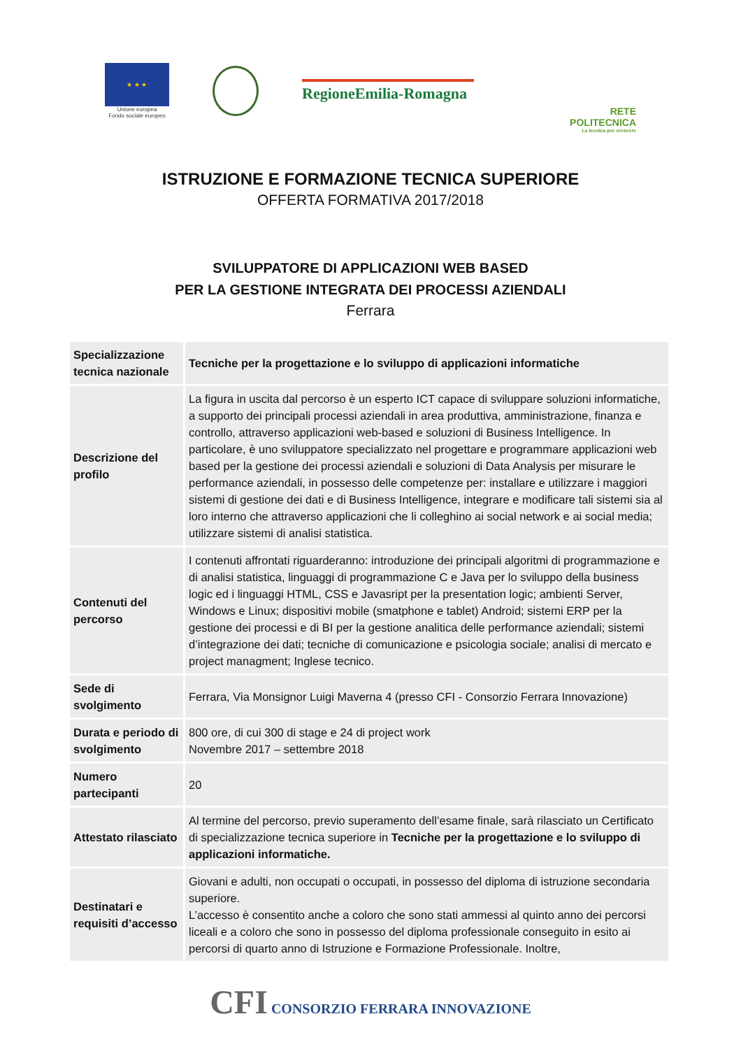★ ★ ★
Unione europea
Fondo sociale europeo
RegioneEmilia-Romagna
RETE
POLITECNICA
La tecnica per crescere
ISTRUZIONE E FORMAZIONE TECNICA SUPERIORE
OFFERTA FORMATIVA 2017/2018
SVILUPPATORE DI APPLICAZIONI WEB BASED
PER LA GESTIONE INTEGRATA DEI PROCESSI AZIENDALI
Ferrara
| Specializzazione tecnica nazionale | Tecniche per la progettazione e lo sviluppo di applicazioni informatiche |
| Descrizione del profilo | La figura in uscita dal percorso è un esperto ICT capace di sviluppare soluzioni informatiche, a supporto dei principali processi aziendali in area produttiva, amministrazione, finanza e controllo, attraverso applicazioni web-based e soluzioni di Business Intelligence. In particolare, è uno sviluppatore specializzato nel progettare e programmare applicazioni web based per la gestione dei processi aziendali e soluzioni di Data Analysis per misurare le performance aziendali, in possesso delle competenze per: installare e utilizzare i maggiori sistemi di gestione dei dati e di Business Intelligence, integrare e modificare tali sistemi sia al loro interno che attraverso applicazioni che li colleghino ai social network e ai social media; utilizzare sistemi di analisi statistica. |
| Contenuti del percorso | I contenuti affrontati riguarderanno: introduzione dei principali algoritmi di programmazione e di analisi statistica, linguaggi di programmazione C e Java per lo sviluppo della business logic ed i linguaggi HTML, CSS e Javasript per la presentation logic; ambienti Server, Windows e Linux; dispositivi mobile (smatphone e tablet) Android; sistemi ERP per la gestione dei processi e di BI per la gestione analitica delle performance aziendali; sistemi d’integrazione dei dati; tecniche di comunicazione e psicologia sociale; analisi di mercato e project managment; Inglese tecnico. |
| Sede di svolgimento | Ferrara, Via Monsignor Luigi Maverna 4 (presso CFI - Consorzio Ferrara Innovazione) |
| Durata e periodo di svolgimento | 800 ore, di cui 300 di stage e 24 di project work Novembre 2017 – settembre 2018 |
| Numero partecipanti | 20 |
| Attestato rilasciato | Al termine del percorso, previo superamento dell’esame finale, sarà rilasciato un Certificato di specializzazione tecnica superiore in Tecniche per la progettazione e lo sviluppo di applicazioni informatiche. |
| Destinatari e requisiti d’accesso | Giovani e adulti, non occupati o occupati, in possesso del diploma di istruzione secondaria superiore. L’accesso è consentito anche a coloro che sono stati ammessi al quinto anno dei percorsi liceali e a coloro che sono in possesso del diploma professionale conseguito in esito ai percorsi di quarto anno di Istruzione e Formazione Professionale. Inoltre, |
CFI CONSORZIO FERRARA INNOVAZIONE